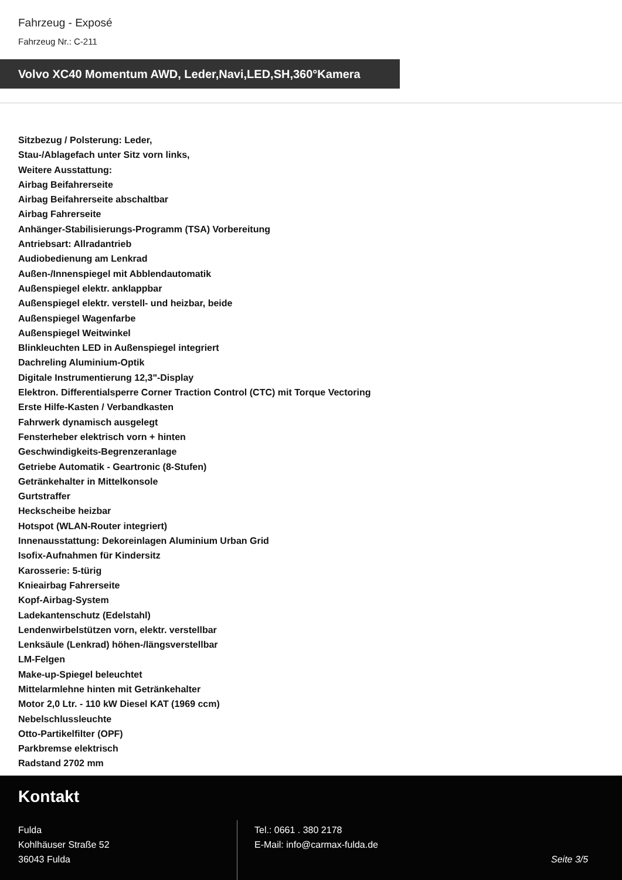Fahrzeug - Exposé
Fahrzeug Nr.: C-211
Volvo XC40 Momentum AWD, Leder,Navi,LED,SH,360°Kamera
Sitzbezug / Polsterung: Leder,
Stau-/Ablagefach unter Sitz vorn links,
Weitere Ausstattung:
Airbag Beifahrerseite
Airbag Beifahrerseite abschaltbar
Airbag Fahrerseite
Anhänger-Stabilisierungs-Programm (TSA) Vorbereitung
Antriebsart: Allradantrieb
Audiobedienung am Lenkrad
Außen-/Innenspiegel mit Abblendautomatik
Außenspiegel elektr. anklappbar
Außenspiegel elektr. verstell- und heizbar, beide
Außenspiegel Wagenfarbe
Außenspiegel Weitwinkel
Blinkleuchten LED in Außenspiegel integriert
Dachreling Aluminium-Optik
Digitale Instrumentierung 12,3"-Display
Elektron. Differentialsperre Corner Traction Control (CTC) mit Torque Vectoring
Erste Hilfe-Kasten / Verbandkasten
Fahrwerk dynamisch ausgelegt
Fensterheber elektrisch vorn + hinten
Geschwindigkeits-Begrenzeranlage
Getriebe Automatik - Geartronic (8-Stufen)
Getränkehalter in Mittelkonsole
Gurtstraffer
Heckscheibe heizbar
Hotspot (WLAN-Router integriert)
Innenausstattung: Dekoreinlagen Aluminium Urban Grid
Isofix-Aufnahmen für Kindersitz
Karosserie: 5-türig
Knieairbag Fahrerseite
Kopf-Airbag-System
Ladekantenschutz (Edelstahl)
Lendenwirbelstützen vorn, elektr. verstellbar
Lenksäule (Lenkrad) höhen-/längsverstellbar
LM-Felgen
Make-up-Spiegel beleuchtet
Mittelarmlehne hinten mit Getränkehalter
Motor 2,0 Ltr. - 110 kW Diesel KAT (1969 ccm)
Nebelschlussleuchte
Otto-Partikelfilter (OPF)
Parkbremse elektrisch
Radstand 2702 mm
Kontakt
Fulda
Kohlhäuser Straße 52
36043 Fulda
Tel.: 0661 . 380 2178
E-Mail: info@carmax-fulda.de
Seite 3/5